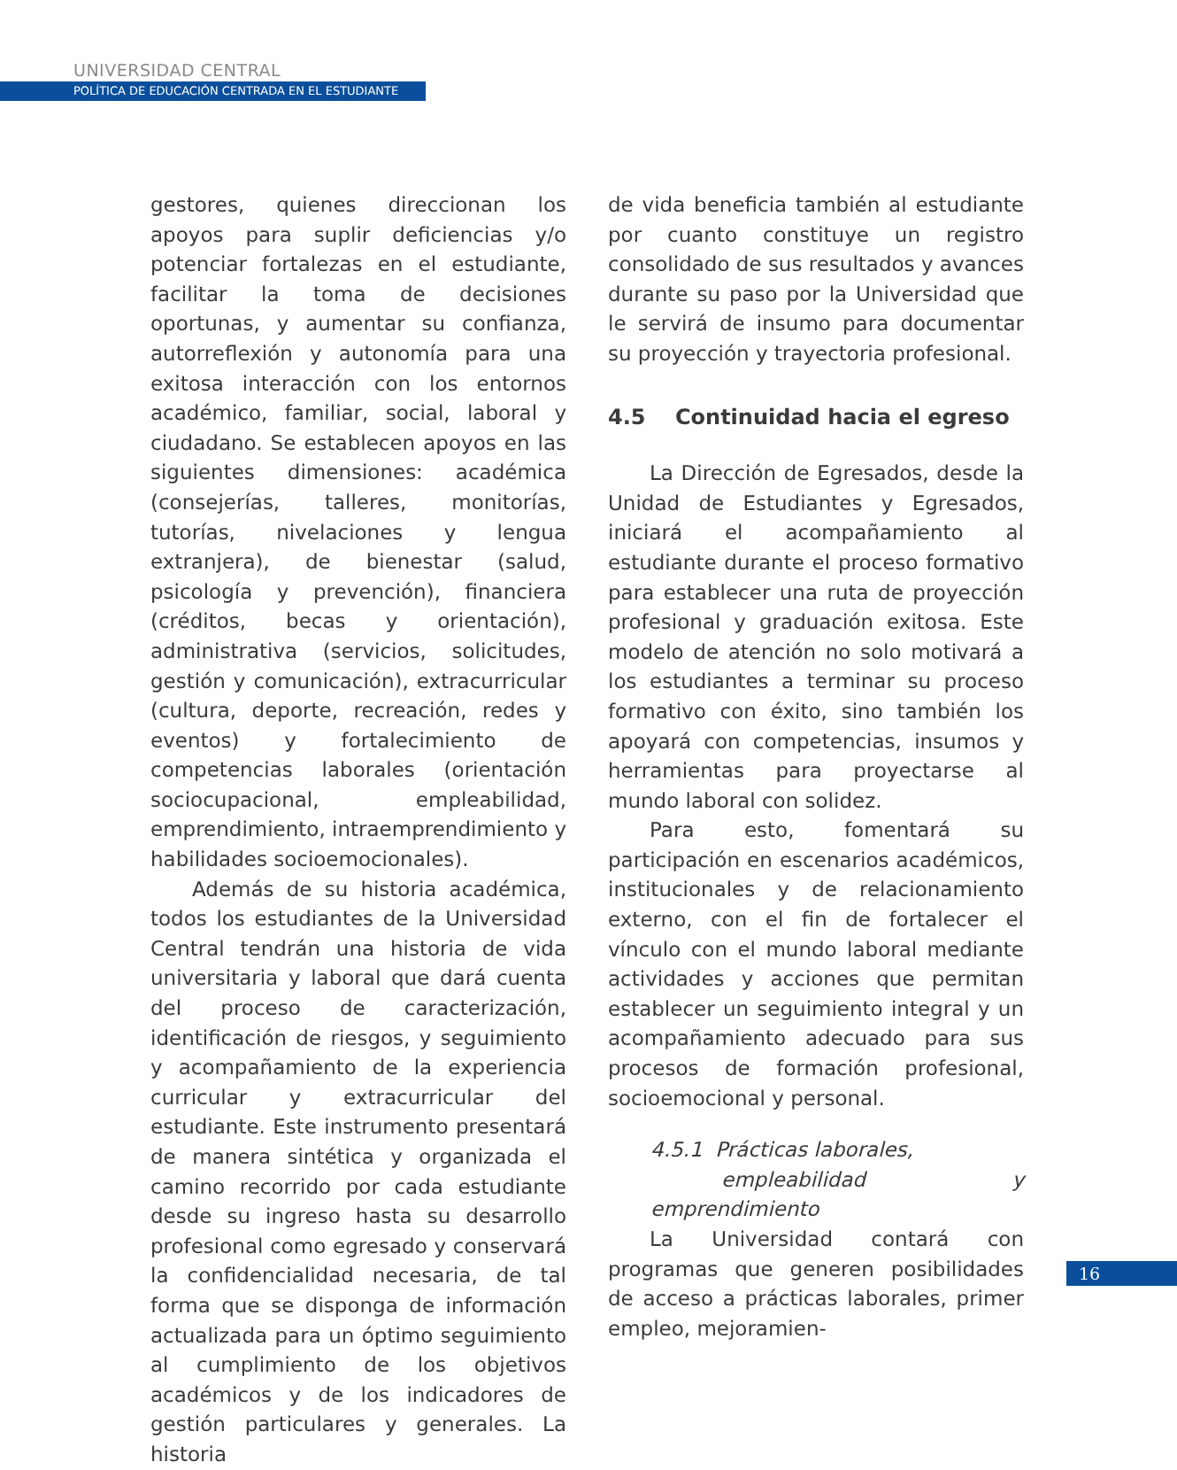UNIVERSIDAD CENTRAL
POLÍTICA DE EDUCACIÓN CENTRADA EN EL ESTUDIANTE
gestores, quienes direccionan los apoyos para suplir deficiencias y/o potenciar fortalezas en el estudiante, facilitar la toma de decisiones oportunas, y aumentar su confianza, autorreflexión y autonomía para una exitosa interacción con los entornos académico, familiar, social, laboral y ciudadano. Se establecen apoyos en las siguientes dimensiones: académica (consejerías, talleres, monitorías, tutorías, nivelaciones y lengua extranjera), de bienestar (salud, psicología y prevención), financiera (créditos, becas y orientación), administrativa (servicios, solicitudes, gestión y comunicación), extracurricular (cultura, deporte, recreación, redes y eventos) y fortalecimiento de competencias laborales (orientación sociocupacional, empleabilidad, emprendimiento, intraemprendimiento y habilidades socioemocionales).
Además de su historia académica, todos los estudiantes de la Universidad Central tendrán una historia de vida universitaria y laboral que dará cuenta del proceso de caracterización, identificación de riesgos, y seguimiento y acompañamiento de la experiencia curricular y extracurricular del estudiante. Este instrumento presentará de manera sintética y organizada el camino recorrido por cada estudiante desde su ingreso hasta su desarrollo profesional como egresado y conservará la confidencialidad necesaria, de tal forma que se disponga de información actualizada para un óptimo seguimiento al cumplimiento de los objetivos académicos y de los indicadores de gestión particulares y generales. La historia
de vida beneficia también al estudiante por cuanto constituye un registro consolidado de sus resultados y avances durante su paso por la Universidad que le servirá de insumo para documentar su proyección y trayectoria profesional.
4.5 Continuidad hacia el egreso
La Dirección de Egresados, desde la Unidad de Estudiantes y Egresados, iniciará el acompañamiento al estudiante durante el proceso formativo para establecer una ruta de proyección profesional y graduación exitosa. Este modelo de atención no solo motivará a los estudiantes a terminar su proceso formativo con éxito, sino también los apoyará con competencias, insumos y herramientas para proyectarse al mundo laboral con solidez.
Para esto, fomentará su participación en escenarios académicos, institucionales y de relacionamiento externo, con el fin de fortalecer el vínculo con el mundo laboral mediante actividades y acciones que permitan establecer un seguimiento integral y un acompañamiento adecuado para sus procesos de formación profesional, socioemocional y personal.
4.5.1 Prácticas laborales,
empleabilidad y emprendimiento
La Universidad contará con programas que generen posibilidades de acceso a prácticas laborales, primer empleo, mejoramien-
16